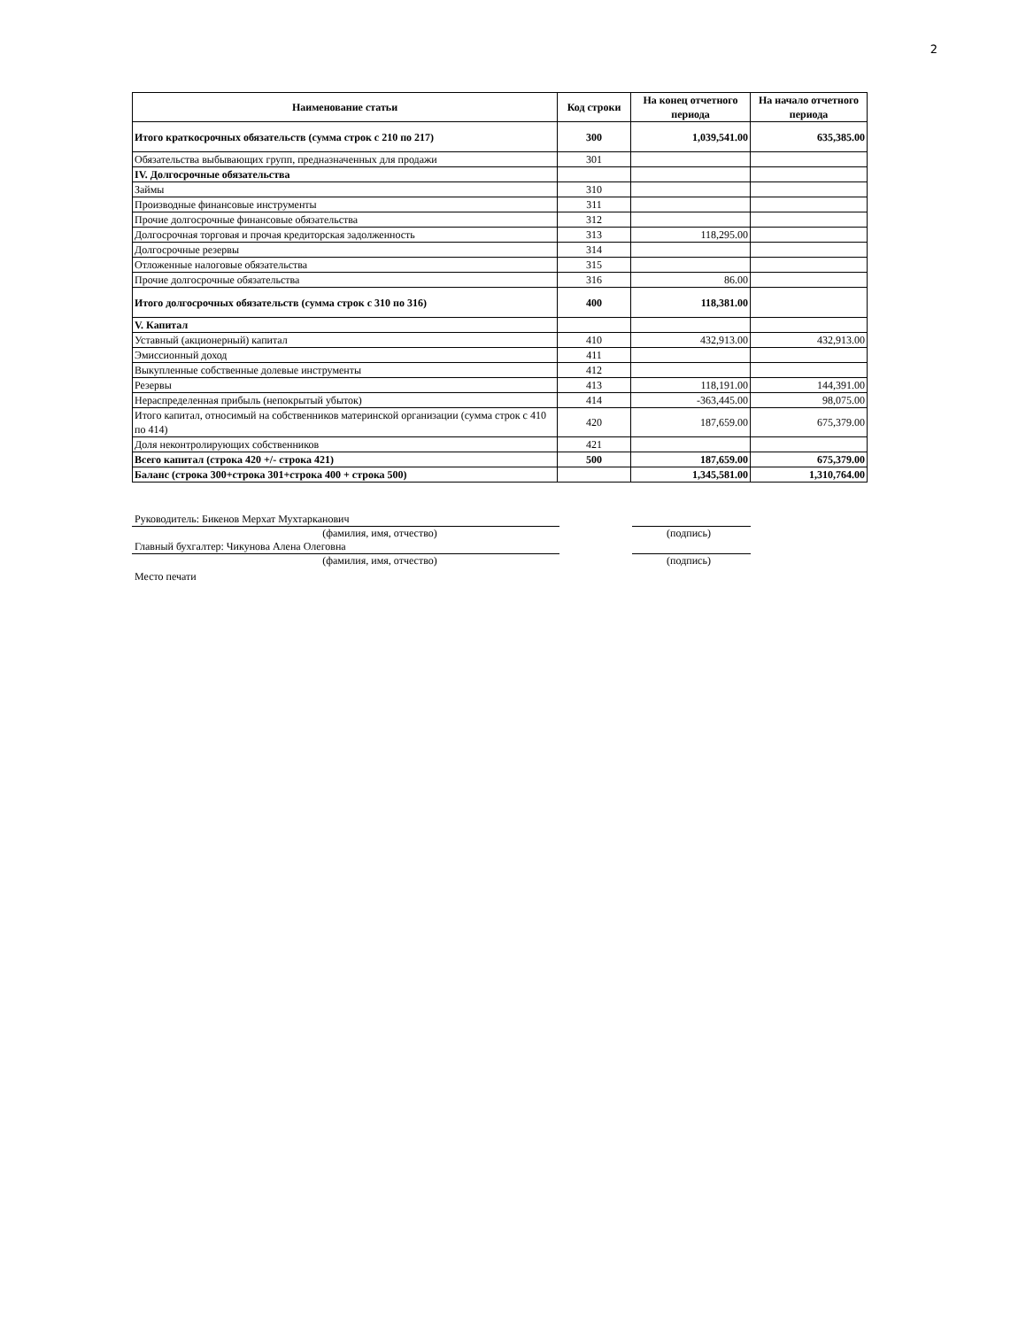2
| Наименование статьи | Код строки | На конец отчетного периода | На начало отчетного периода |
| --- | --- | --- | --- |
| Итого краткосрочных обязательств (сумма строк с 210 по 217) | 300 | 1,039,541.00 | 635,385.00 |
| Обязательства выбывающих групп, предназначенных для продажи | 301 | | |
| IV. Долгосрочные обязательства | | | |
| Займы | 310 | | |
| Производные финансовые инструменты | 311 | | |
| Прочие долгосрочные финансовые обязательства | 312 | | |
| Долгосрочная торговая и прочая кредиторская задолженность | 313 | 118,295.00 | |
| Долгосрочные резервы | 314 | | |
| Отложенные налоговые обязательства | 315 | | |
| Прочие долгосрочные обязательства | 316 | 86.00 | |
| Итого долгосрочных обязательств (сумма строк с 310 по 316) | 400 | 118,381.00 | |
| V. Капитал | | | |
| Уставный (акционерный) капитал | 410 | 432,913.00 | 432,913.00 |
| Эмиссионный доход | 411 | | |
| Выкупленные собственные долевые инструменты | 412 | | |
| Резервы | 413 | 118,191.00 | 144,391.00 |
| Нераспределенная прибыль (непокрытый убыток) | 414 | -363,445.00 | 98,075.00 |
| Итого капитал, относимый на собственников материнской организации (сумма строк с 410 по 414) | 420 | 187,659.00 | 675,379.00 |
| Доля неконтролирующих собственников | 421 | | |
| Всего капитал (строка 420 +/- строка 421) | 500 | 187,659.00 | 675,379.00 |
| Баланс (строка 300+строка 301+строка 400 + строка 500) | | 1,345,581.00 | 1,310,764.00 |
Руководитель: Бикенов Мерхат Мухтарканович
(фамилия, имя, отчество) (подпись)
Главный бухгалтер: Чикунова Алена Олеговна
(фамилия, имя, отчество) (подпись)
Место печати